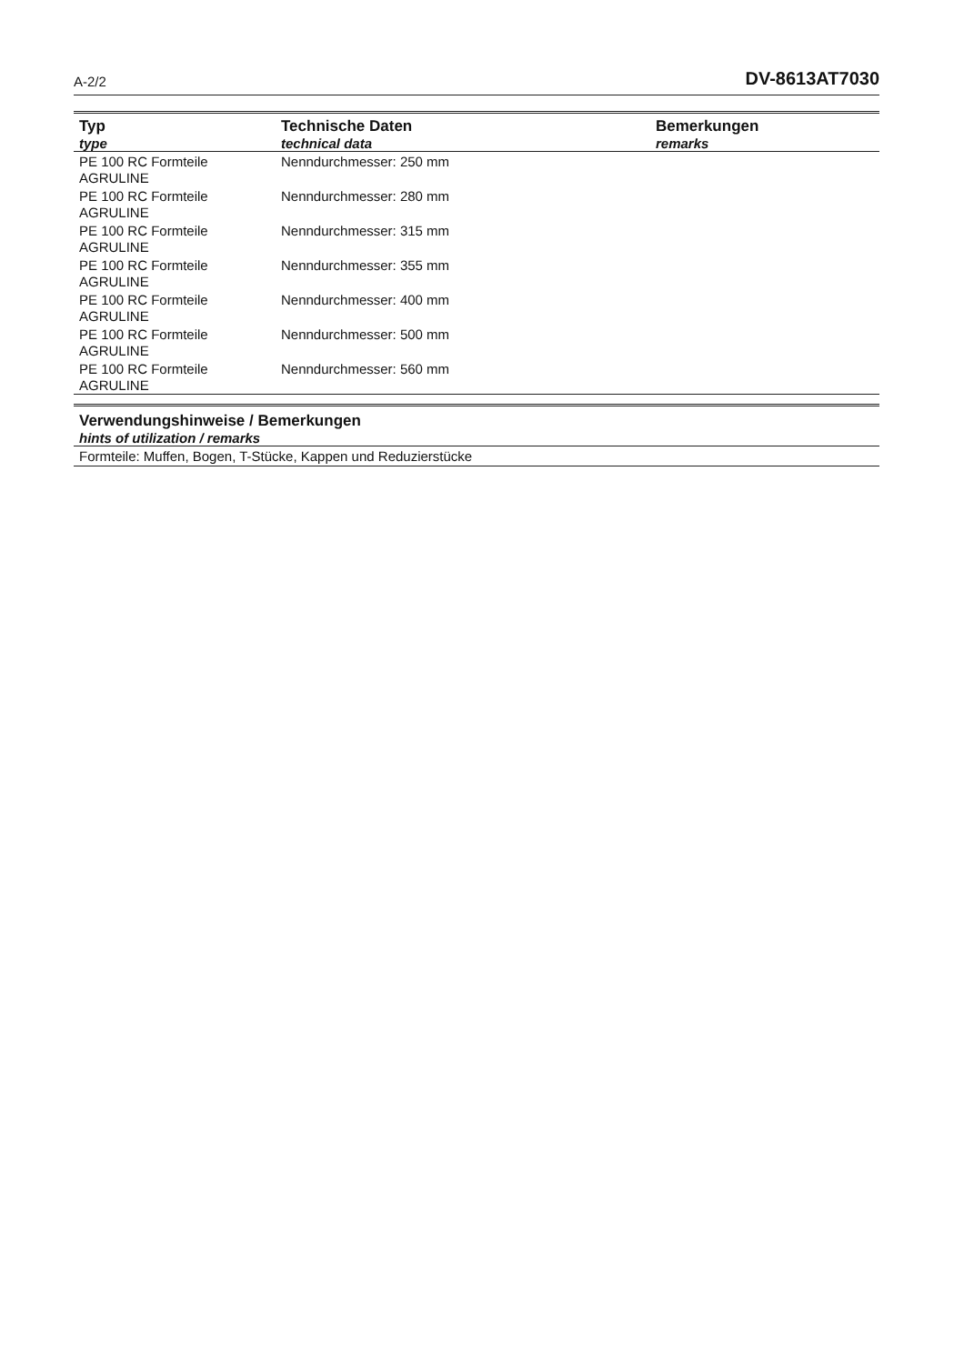A-2/2 DV-8613AT7030
| Typ type | Technische Daten technical data | Bemerkungen remarks |
| --- | --- | --- |
| PE 100 RC Formteile AGRULINE | Nenndurchmesser: 250 mm | |
| PE 100 RC Formteile AGRULINE | Nenndurchmesser: 280 mm | |
| PE 100 RC Formteile AGRULINE | Nenndurchmesser: 315 mm | |
| PE 100 RC Formteile AGRULINE | Nenndurchmesser: 355 mm | |
| PE 100 RC Formteile AGRULINE | Nenndurchmesser: 400 mm | |
| PE 100 RC Formteile AGRULINE | Nenndurchmesser: 500 mm | |
| PE 100 RC Formteile AGRULINE | Nenndurchmesser: 560 mm | |
Verwendungshinweise / Bemerkungen
hints of utilization / remarks
Formteile: Muffen, Bogen, T-Stücke, Kappen und Reduzierstücke